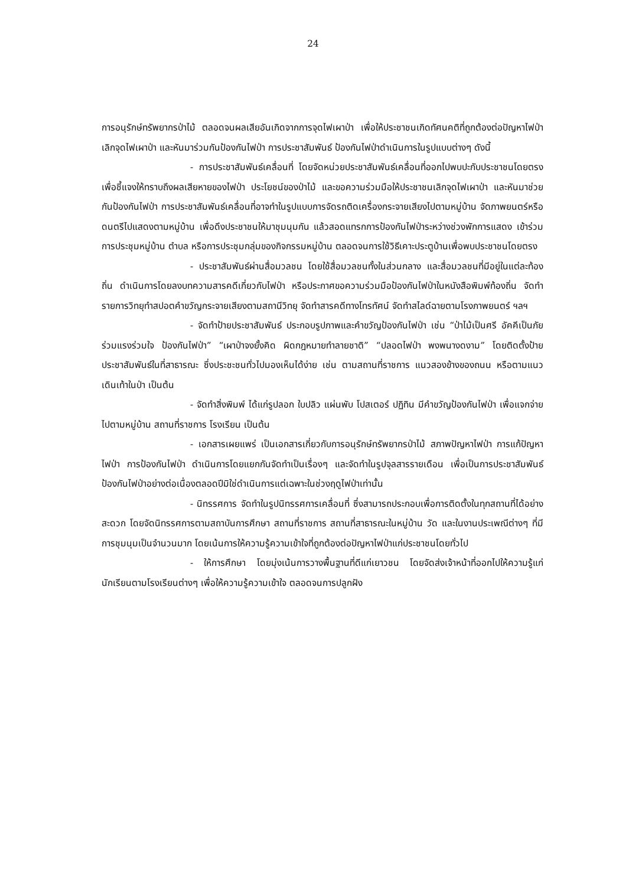24
การอนุรักษ์ทรัพยากรป่าไม้ ตลอดจนผลเสียอันเกิดจากการจุดไฟเผาป่า เพื่อให้ประชาชนเกิดทัศนคติที่ถูกต้องต่อปัญหาไฟป่า เลิกจุดไฟเผาป่า และหันมาร่วมกันป้องกันไฟป่า การประชาสัมพันธ์ ป้องกันไฟป่าดำเนินการในรูปแบบต่างๆ ดังนี้
- การประชาสัมพันธ์เคลื่อนที่ โดยจัดหน่วยประชาสัมพันธ์เคลื่อนที่ออกไปพบปะกับประชาชนโดยตรง เพื่อชี้แจงให้ทราบถึงผลเสียหายของไฟป่า ประโยชน์ของป่าไม้ และขอความร่วมมือให้ประชาชนเลิกจุดไฟเผาป่า และหันมาช่วยกันป้องกันไฟป่า การประชาสัมพันธ์เคลื่อนที่อาจทำในรูปแบบการจัดรถติดเครื่องกระจายเสียงไปตามหมู่บ้าน จัดภาพยนตร์หรือดนตรีไปแสดงตามหมู่บ้าน เพื่อดึงประชาชนให้มาชุมนุมกัน แล้วสอดแทรกการป้องกันไฟป่าระหว่างช่วงพักการแสดง เข้าร่วมการประชุมหมู่บ้าน ตำบล หรือการประชุมกลุ่มของกิจกรรมหมู่บ้าน ตลอดจนการใช้วิธีเคาะประตูบ้านเพื่อพบประชาชนโดยตรง
- ประชาสัมพันธ์ผ่านสื่อมวลชน โดยใช้สื่อมวลชนทั้งในส่วนกลาง และสื่อมวลชนที่มีอยู่ในแต่ละท้องถิ่น ดำเนินการโดยลงบทความสารคดีเกี่ยวกับไฟป่า หรือประกาศขอความร่วมมือป้องกันไฟป่าในหนังสือพิมพ์ท้องถิ่น จัดทำรายการวิทยุทำสปอตคำขวัญกระจายเสียงตามสถานีวิทยุ จัดทำสารคดีทางโทรทัศน์ จัดทำสไลด์ฉายตามโรงภาพยนตร์ ฯลฯ
- จัดทำป้ายประชาสัมพันธ์ ประกอบรูปภาพและคำขวัญป้องกันไฟป่า เช่น “ป่าไม้เป็นศรี อัคคีเป็นภัย ร่วมแรงร่วมใจ ป้องกันไฟป่า” “เผาป่าจงยั้งคิด ผิดกฎหมายทำลายชาติ” “ปลอดไฟป่า พงพนางดงาม” โดยติดตั้งป้ายประชาสัมพันธ์ในที่สาธารณะ ซึ่งประชะชนทั่วไปมองเห็นได้ง่าย เช่น ตามสถานที่ราชการ แนวสองข้างของถนน หรือตามแนวเดินเท้าในป่า เป็นต้น
- จัดทำสิ่งพิมพ์ ได้แก่รูปลอก ใบปลิว แผ่นพับ โปสเตอร์ ปฏิทิน มีคำขวัญป้องกันไฟป่า เพื่อแจกจ่ายไปตามหมู่บ้าน สถานที่ราชการ โรงเรียน เป็นต้น
- เอกสารเผยแพร่ เป็นเอกสารเกี่ยวกับการอนุรักษ์ทรัพยากรป่าไม้ สภาพปัญหาไฟป่า การแก้ปัญหาไฟป่า การป้องกันไฟป่า ดำเนินการโดยแยกกันจัดทำเป็นเรื่องๆ และจัดทำในรูปจุลสารรายเดือน เพื่อเป็นการประชาสัมพันธ์ป้องกันไฟป่าอย่างต่อเนื่องตลอดปีมิใช่ดำเนินการแต่เฉพาะในช่วงฤดูไฟป่าเท่านั้น
- นิทรรศการ จัดทำในรูปนิทรรศการเคลื่อนที่ ซึ่งสามารถประกอบเพื่อการติดตั้งในทุกสถานที่ได้อย่างสะดวก โดยจัดนิทรรศการตามสถาบันการศึกษา สถานที่ราชการ สถานที่สาธารณะในหมู่บ้าน วัด และในงานประเพณีต่างๆ ที่มีการชุมนุมเป็นจำนวนมาก โดยเน้นการให้ความรู้ความเข้าใจที่ถูกต้องต่อปัญหาไฟป่าแก่ประชาชนโดยทั่วไป
- ให้การศึกษา โดยมุ่งเน้นการวางพื้นฐานที่ดีแก่เยาวชน โดยจัดส่งเจ้าหน้าที่ออกไปให้ความรู้แก่นักเรียนตามโรงเรียนต่างๆ เพื่อให้ความรู้ความเข้าใจ ตลอดจนการปลูกฝัง